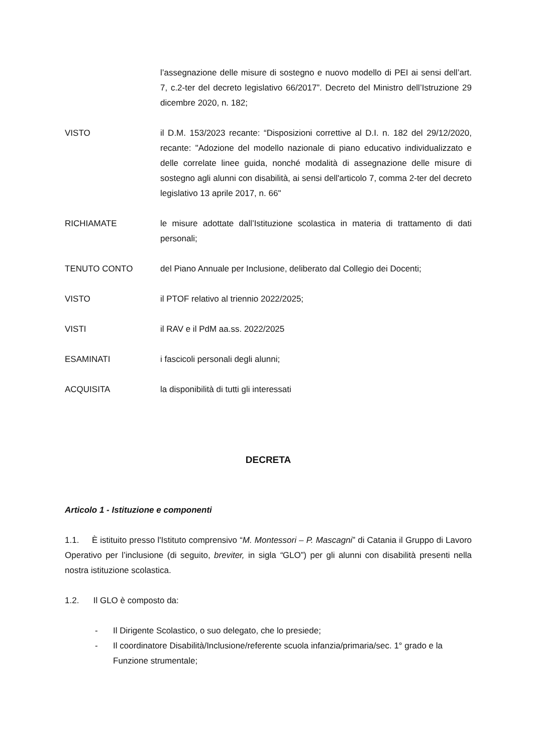l’assegnazione delle misure di sostegno e nuovo modello di PEI ai sensi dell’art. 7, c.2-ter del decreto legislativo 66/2017”. Decreto del Ministro dell’Istruzione 29 dicembre 2020, n. 182;
VISTO il D.M. 153/2023 recante: “Disposizioni correttive al D.I. n. 182 del 29/12/2020, recante: "Adozione del modello nazionale di piano educativo individualizzato e delle correlate linee guida, nonché modalità di assegnazione delle misure di sostegno agli alunni con disabilità, ai sensi dell'articolo 7, comma 2-ter del decreto legislativo 13 aprile 2017, n. 66"
RICHIAMATE le misure adottate dall’Istituzione scolastica in materia di trattamento di dati personali;
TENUTO CONTO del Piano Annuale per Inclusione, deliberato dal Collegio dei Docenti;
VISTO il PTOF relativo al triennio 2022/2025;
VISTI il RAV e il PdM aa.ss. 2022/2025
ESAMINATI i fascicoli personali degli alunni;
ACQUISITA la disponibilità di tutti gli interessati
DECRETA
Articolo 1 - Istituzione e componenti
1.1. È istituito presso l'Istituto comprensivo “M. Montessori – P. Mascagni” di Catania il Gruppo di Lavoro Operativo per l’inclusione (di seguito, breviter, in sigla “GLO”) per gli alunni con disabilità presenti nella nostra istituzione scolastica.
1.2. Il GLO è composto da:
- Il Dirigente Scolastico, o suo delegato, che lo presiede;
- Il coordinatore Disabilità/Inclusione/referente scuola infanzia/primaria/sec. 1° grado e la Funzione strumentale;